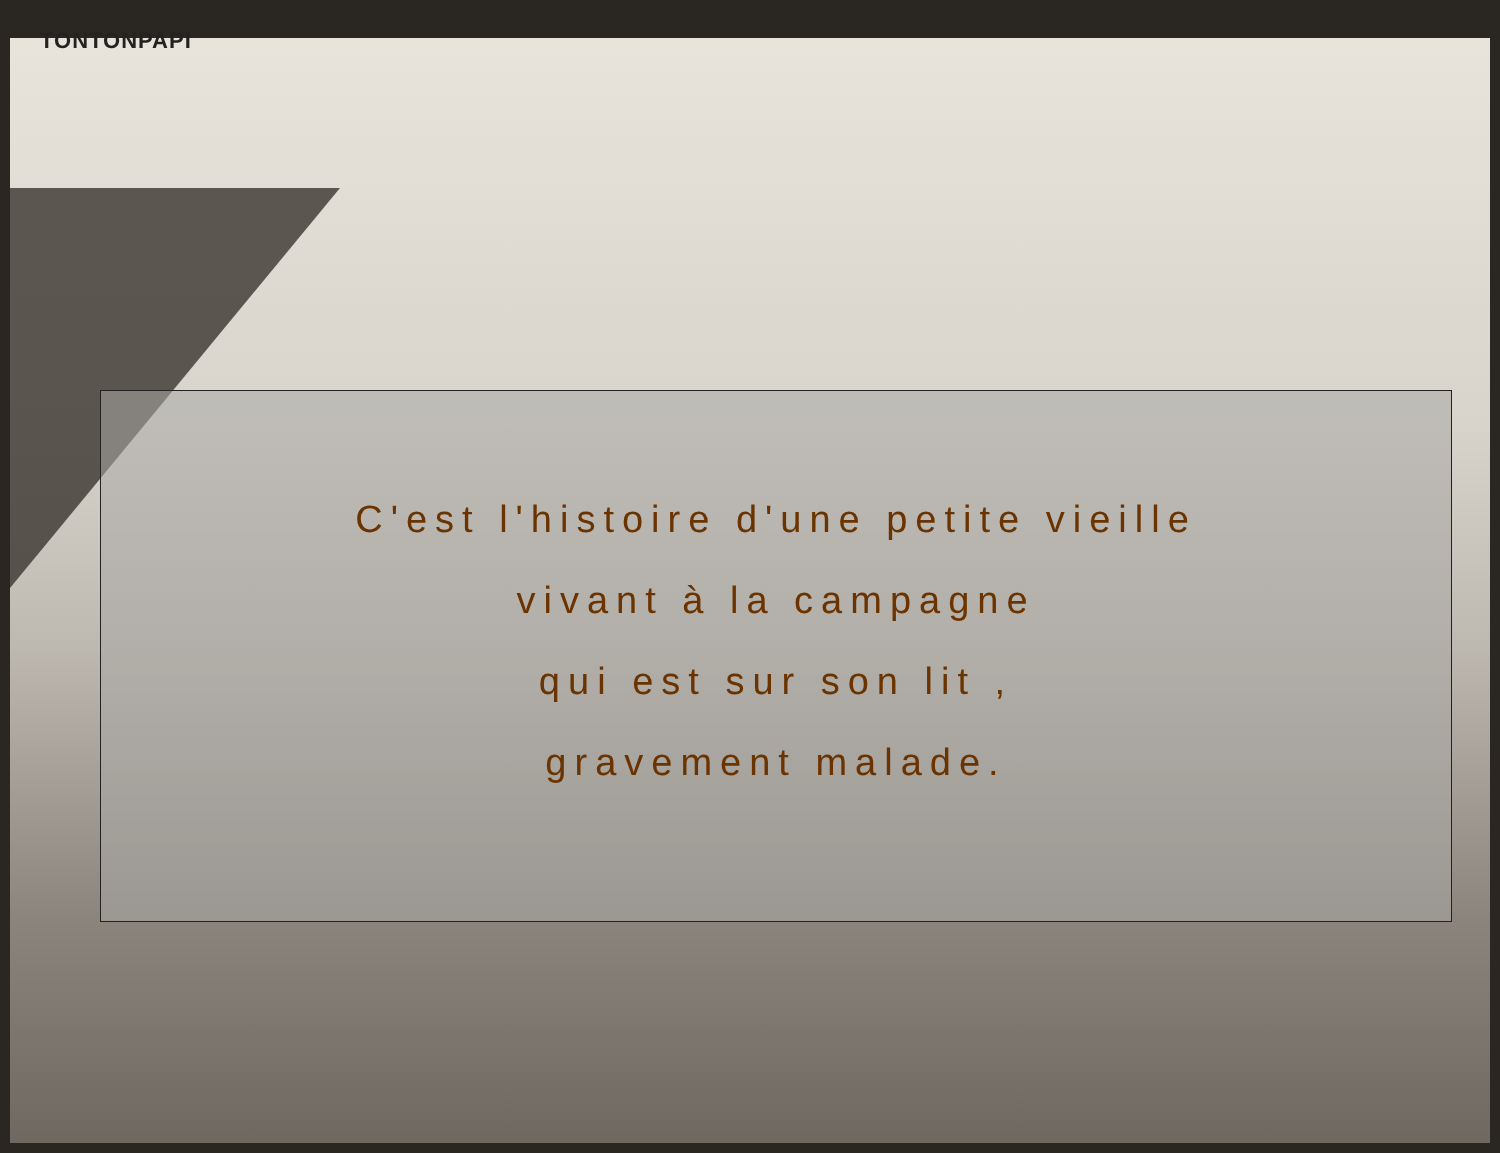TONTONPAPI
C'est l'histoire d'une petite vieille
vivant à la campagne
qui est sur son lit ,
gravement malade.